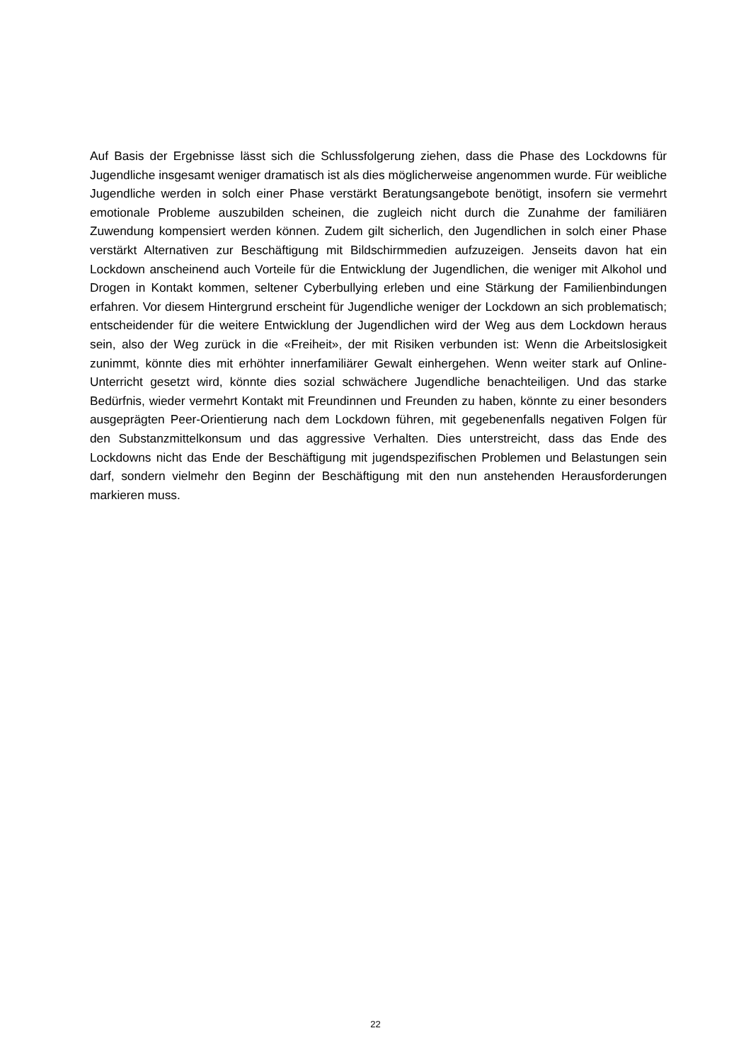Auf Basis der Ergebnisse lässt sich die Schlussfolgerung ziehen, dass die Phase des Lock­downs für Jugendliche insgesamt weniger dramatisch ist als dies möglicherweise angenom­men wurde. Für weibliche Jugendliche werden in solch einer Phase verstärkt Beratungsange­bote benötigt, insofern sie vermehrt emotionale Probleme auszubilden scheinen, die zugleich nicht durch die Zunahme der familiären Zuwendung kompensiert werden können. Zudem gilt sicherlich, den Jugendlichen in solch einer Phase verstärkt Alternativen zur Beschäftigung mit Bildschirmmedien aufzuzeigen. Jenseits davon hat ein Lockdown anscheinend auch Vorteile für die Entwicklung der Jugendlichen, die weniger mit Alkohol und Drogen in Kontakt kommen, seltener Cyberbullying erleben und eine Stärkung der Familienbindungen erfahren. Vor die­sem Hintergrund erscheint für Jugendliche weniger der Lockdown an sich problematisch; ent­scheidender für die weitere Entwicklung der Jugendlichen wird der Weg aus dem Lockdown heraus sein, also der Weg zurück in die «Freiheit», der mit Risiken verbunden ist: Wenn die Arbeitslosigkeit zunimmt, könnte dies mit erhöhter innerfamiliärer Gewalt einhergehen. Wenn weiter stark auf Online-Unterricht gesetzt wird, könnte dies sozial schwächere Jugendliche benachteiligen. Und das starke Bedürfnis, wieder vermehrt Kontakt mit Freundinnen und Freunden zu haben, könnte zu einer besonders ausgeprägten Peer-Orientierung nach dem Lockdown führen, mit gegebenenfalls negativen Folgen für den Substanzmittelkonsum und das aggressive Verhalten. Dies unterstreicht, dass das Ende des Lockdowns nicht das Ende der Beschäftigung mit jugendspezifischen Problemen und Belastungen sein darf, sondern viel­mehr den Beginn der Beschäftigung mit den nun anstehenden Herausforderungen markieren muss.
22